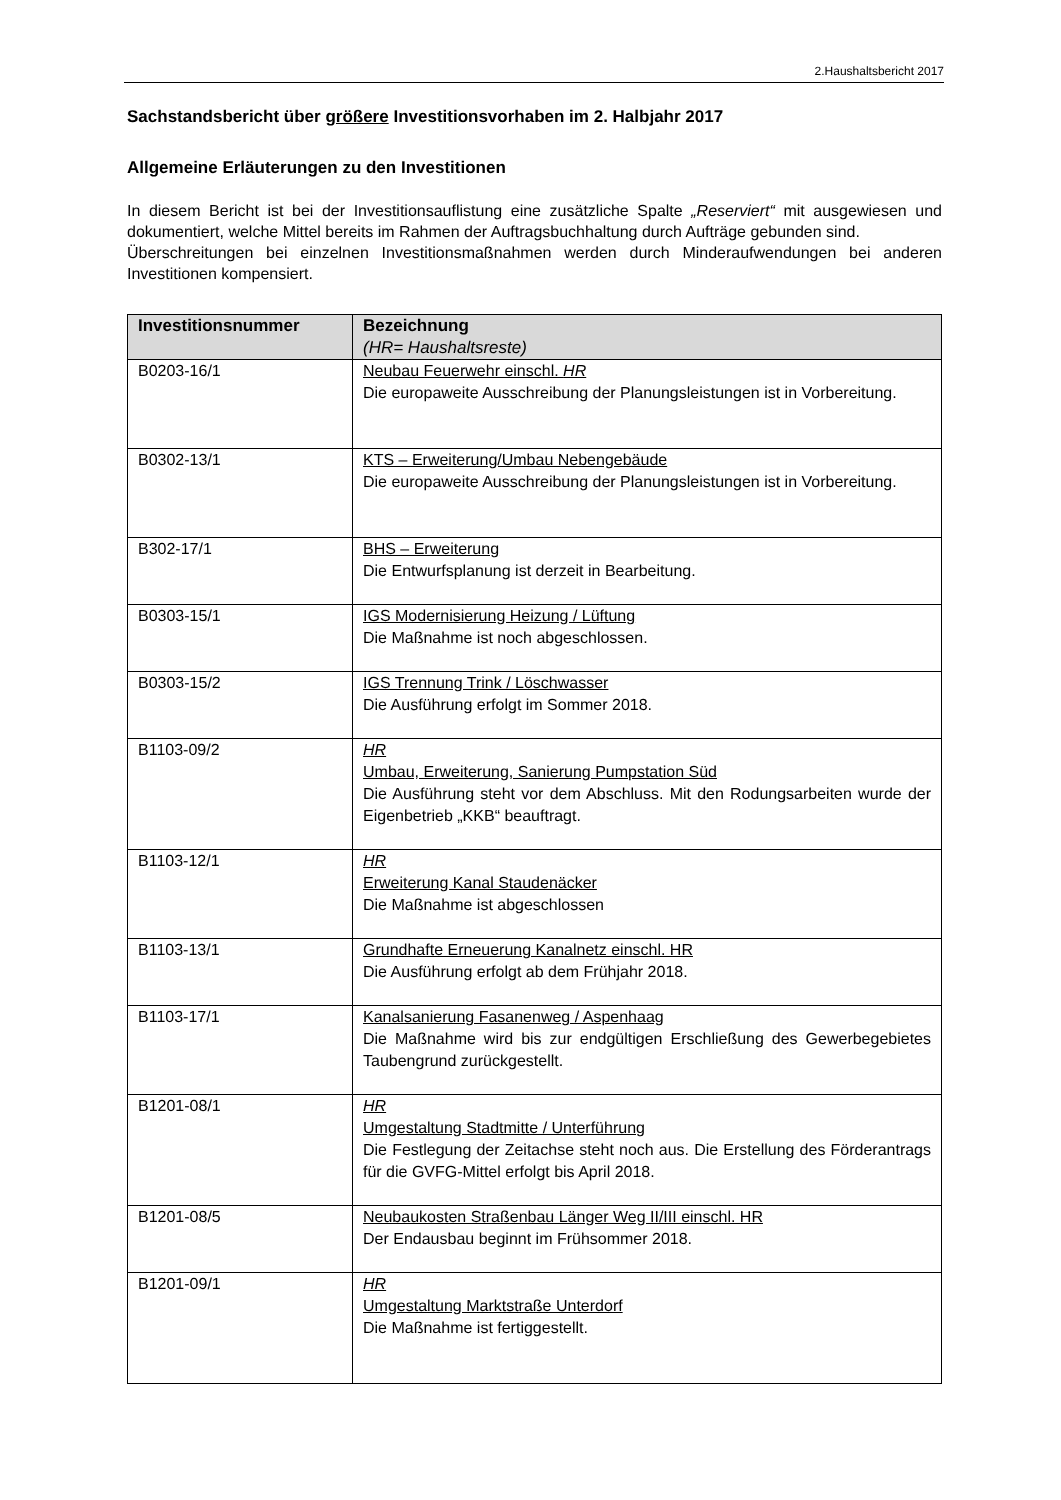2.Haushaltsbericht 2017
Sachstandsbericht über größere Investitionsvorhaben im 2. Halbjahr 2017
Allgemeine Erläuterungen zu den Investitionen
In diesem Bericht ist bei der Investitionsauflistung eine zusätzliche Spalte „Reserviert“ mit ausgewiesen und dokumentiert, welche Mittel bereits im Rahmen der Auftragsbuchhaltung durch Aufträge gebunden sind.
Überschreitungen bei einzelnen Investitionsmaßnahmen werden durch Minderaufwendungen bei anderen Investitionen kompensiert.
| Investitionsnummer | Bezeichnung (HR= Haushaltsreste) |
| --- | --- |
| B0203-16/1 | Neubau Feuerwehr einschl. HR Die europaweite Ausschreibung der Planungsleistungen ist in Vorbereitung. |
| B0302-13/1 | KTS – Erweiterung/Umbau Nebengebäude Die europaweite Ausschreibung der Planungsleistungen ist in Vorbereitung. |
| B302-17/1 | BHS – Erweiterung Die Entwurfsplanung ist derzeit in Bearbeitung. |
| B0303-15/1 | IGS Modernisierung Heizung / Lüftung Die Maßnahme ist noch abgeschlossen. |
| B0303-15/2 | IGS Trennung Trink / Löschwasser Die Ausführung erfolgt im Sommer 2018. |
| B1103-09/2 | HR Umbau, Erweiterung, Sanierung Pumpstation Süd Die Ausführung steht vor dem Abschluss. Mit den Rodungsarbeiten wurde der Eigenbetrieb „KKB“ beauftragt. |
| B1103-12/1 | HR Erweiterung Kanal Staudenäcker Die Maßnahme ist abgeschlossen |
| B1103-13/1 | Grundhafte Erneuerung Kanalnetz einschl. HR Die Ausführung erfolgt ab dem Frühjahr 2018. |
| B1103-17/1 | Kanalsanierung Fasanenweg / Aspenhaag Die Maßnahme wird bis zur endgültigen Erschließung des Gewerbegebietes Taubengrund zurückgestellt. |
| B1201-08/1 | HR Umgestaltung Stadtmitte / Unterführung Die Festlegung der Zeitachse steht noch aus. Die Erstellung des Förderantrags für die GVFG-Mittel erfolgt bis April 2018. |
| B1201-08/5 | Neubaukosten Straßenbau Länger Weg II/III einschl. HR Der Endausbau beginnt im Frühsommer 2018. |
| B1201-09/1 | HR Umgestaltung Marktstraße Unterdorf Die Maßnahme ist fertiggestellt. |